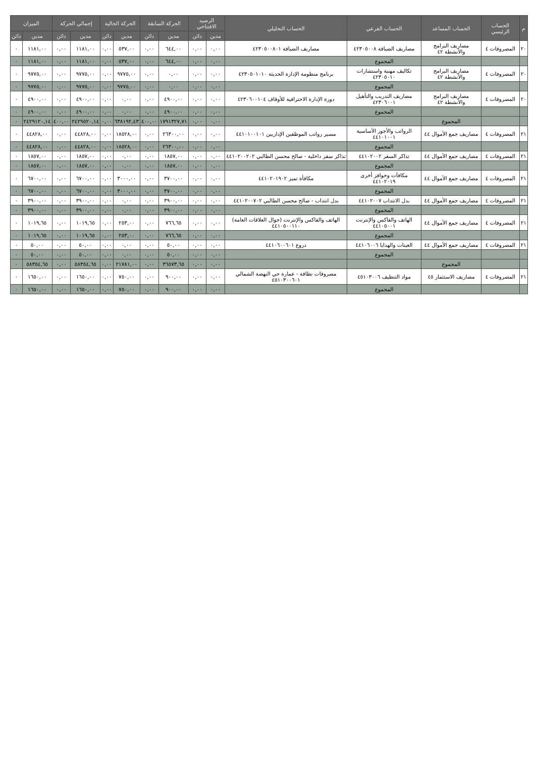| م | الحساب الرئيسي | الحساب المساعد | الحساب الفرعي | الحساب التحليلي | الرصيد الافتتاحي | | الحركة السابقة | | الحركة الحالية | | إجمالي الحركة | | الميزان | |
| --- | --- | --- | --- | --- | --- | --- | --- | --- | --- | --- | --- | --- | --- | --- |
| | | | | | مدين | دائن | مدين | دائن | مدين | دائن | مدين | دائن | مدين | دائن |
| ٢٠ | المصروفات ٤ | مصاريف البرامج والأنشطة ٤٢ | مصاريف الضيافة ٤٢٣٠٥٠٠٨ | مصاريف الضيافة ٤٢٣٠٥٠٠٨٠١ | ٠,٠٠ | ٠,٠٠ | ٦٤٤,٠٠ | ٠,٠٠ | ٥٣٧,٠٠ | ٠,٠٠ | ١١٨١,٠٠ | ٠,٠٠ | ١١٨١,٠٠ | ٠ |
| | | | المجموع | | ٠,٠٠ | ٠,٠٠ | ٦٤٤,٠٠ | ٠,٠٠ | ٥٣٧,٠٠ | ٠,٠٠ | ١١٨١,٠٠ | ٠,٠٠ | ١١٨١,٠٠ | ٠ |
| ٢٠ | المصروفات ٤ | مصاريف البرامج والأنشطة ٤٢ | تكاليف مهنية واستشارات ٤٢٣٠٥٠١٠ | برنامج منظومة الإدارة الحديثة ٤٢٣٠٥٠١٠١٠ | ٠,٠٠ | ٠,٠٠ | ٠,٠٠ | ٠,٠٠ | ٩٧٧٥,٠٠ | ٠,٠٠ | ٩٧٧٥,٠٠ | ٠,٠٠ | ٩٧٧٥,٠٠ | ٠ |
| | | | المجموع | | ٠,٠٠ | ٠,٠٠ | ٠,٠٠ | ٠,٠٠ | ٩٧٧٥,٠٠ | ٠,٠٠ | ٩٧٧٥,٠٠ | ٠,٠٠ | ٩٧٧٥,٠٠ | ٠ |
| ٢٠ | المصروفات ٤ | مصاريف البرامج والأنشطة ٤٢ | مصاريف التدريب والتأهيل ٤٢٣٠٦٠٠١ | دورة الإدارة الاحترافية للأوقاف ٤٢٣٠٦٠٠١٠٤ | ٠,٠٠ | ٠,٠٠ | ٤٩٠٠,٠٠ | ٠,٠٠ | ٠,٠٠ | ٠,٠٠ | ٤٩٠٠,٠٠ | ٠,٠٠ | ٤٩٠٠,٠٠ | ٠ |
| | | | المجموع | | ٠,٠٠ | ٠,٠٠ | ٤٩٠٠,٠٠ | ٠,٠٠ | ٠,٠٠ | ٠,٠٠ | ٤٩٠٠,٠٠ | ٠,٠٠ | ٤٩٠٠,٠٠ | ٠ |
| | | المجموع | | | ٠,٠٠ | ٠,٠٠ | ١٧٩١٣٢٧,٧١ | ٤٠٠,٠٠ | ٦٣٨١٩٢,٤٣ | ٠,٠٠ | ٢٤٢٩٥٢٠,١٤ | ٤٠٠,٠٠ | ٢٤٢٩١٢٠,١٤ | ٠ |
| ٢١ | المصروفات ٤ | مصاريف جمع الأموال ٤٤ | الرواتب والأجور الأساسية ٤٤١٠١٠٠١ | مسير رواتب الموظفين الإداريين ٤٤١٠١٠٠١٠١ | ٠,٠٠ | ٠,٠٠ | ٢٦٣٠٠,٠٠ | ٠,٠٠ | ١٨٥٢٨,٠٠ | ٠,٠٠ | ٤٤٨٢٨,٠٠ | ٠,٠٠ | ٤٤٨٢٨,٠٠ | ٠ |
| | | | المجموع | | ٠,٠٠ | ٠,٠٠ | ٢٦٣٠٠,٠٠ | ٠,٠٠ | ١٨٥٢٨,٠٠ | ٠,٠٠ | ٤٤٨٢٨,٠٠ | ٠,٠٠ | ٤٤٨٢٨,٠٠ | ٠ |
| ٢١ | المصروفات ٤ | مصاريف جمع الأموال ٤٤ | تذاكر السفر ٤٤١٠٢٠٠٢ | تذاكر سفر داخلية - صالح محسن الطالبي ٤٤١٠٢٠٠٢٠٢ | ٠,٠٠ | ٠,٠٠ | ١٨٥٧,٠٠ | ٠,٠٠ | ٠,٠٠ | ٠,٠٠ | ١٨٥٧,٠٠ | ٠,٠٠ | ١٨٥٧,٠٠ | ٠ |
| | | | المجموع | | ٠,٠٠ | ٠,٠٠ | ١٨٥٧,٠٠ | ٠,٠٠ | ٠,٠٠ | ٠,٠٠ | ١٨٥٧,٠٠ | ٠,٠٠ | ١٨٥٧,٠٠ | ٠ |
| ٢١ | المصروفات ٤ | مصاريف جمع الأموال ٤٤ | مكافآت وحوافز أخرى ٤٤١٠٢٠١٩ | مكافأة تميز ٤٤١٠٢٠١٩٠٢ | ٠,٠٠ | ٠,٠٠ | ٣٧٠٠,٠٠ | ٠,٠٠ | ٣٠٠٠,٠٠ | ٠,٠٠ | ٦٧٠٠,٠٠ | ٠,٠٠ | ٦٧٠٠,٠٠ | ٠ |
| | | | المجموع | | ٠,٠٠ | ٠,٠٠ | ٣٧٠٠,٠٠ | ٠,٠٠ | ٣٠٠٠,٠٠ | ٠,٠٠ | ٦٧٠٠,٠٠ | ٠,٠٠ | ٦٧٠٠,٠٠ | ٠ |
| ٢١ | المصروفات ٤ | مصاريف جمع الأموال ٤٤ | بدل الانتداب ٤٤١٠٢٠٠٧ | بدل انتداب - صالح محسن الطالبي ٤٤١٠٢٠٠٧٠٢ | ٠,٠٠ | ٠,٠٠ | ٣٩٠٠,٠٠ | ٠,٠٠ | ٠,٠٠ | ٠,٠٠ | ٣٩٠٠,٠٠ | ٠,٠٠ | ٣٩٠٠,٠٠ | ٠ |
| | | | المجموع | | ٠,٠٠ | ٠,٠٠ | ٣٩٠٠,٠٠ | ٠,٠٠ | ٠,٠٠ | ٠,٠٠ | ٣٩٠٠,٠٠ | ٠,٠٠ | ٣٩٠٠,٠٠ | ٠ |
| ٢١ | المصروفات ٤ | مصاريف جمع الأموال ٤٤ | الهاتف والفاكس والإنترنت ٤٤١٠٥٠٠١ | الهاتف والفاكس والإنترنت (جوال العلاقات العامة) ٤٤١٠٥٠٠١١٠ | ٠,٠٠ | ٠,٠٠ | ٧٦٦,٦٥ | ٠,٠٠ | ٢٥٣,٠٠ | ٠,٠٠ | ١٠١٩,٦٥ | ٠,٠٠ | ١٠١٩,٦٥ | ٠ |
| | | | المجموع | | ٠,٠٠ | ٠,٠٠ | ٧٦٦,٦٥ | ٠,٠٠ | ٢٥٣,٠٠ | ٠,٠٠ | ١٠١٩,٦٥ | ٠,٠٠ | ١٠١٩,٦٥ | ٠ |
| ٢١ | المصروفات ٤ | مصاريف جمع الأموال ٤٤ | العينات والهدايا ٤٤١٠٦٠٠٦ | دروع ٤٤١٠٦٠٠٦٠١ | ٠,٠٠ | ٠,٠٠ | ٥٠,٠٠ | ٠,٠٠ | ٠,٠٠ | ٠,٠٠ | ٥٠,٠٠ | ٠,٠٠ | ٥٠,٠٠ | ٠ |
| | | | المجموع | | ٠,٠٠ | ٠,٠٠ | ٥٠,٠٠ | ٠,٠٠ | ٠,٠٠ | ٠,٠٠ | ٥٠,٠٠ | ٠,٠٠ | ٥٠,٠٠ | ٠ |
| | | المجموع | | | ٠,٠٠ | ٠,٠٠ | ٣٦٥٧٣,٦٥ | ٠,٠٠ | ٢١٧٨١,٠٠ | ٠,٠٠ | ٥٨٣٥٤,٦٥ | ٠,٠٠ | ٥٨٣٥٤,٦٥ | ٠ |
| ٢١ | المصروفات ٤ | مصاريف الاستثمار ٤٥ | مواد التنظيف ٤٥١٠٣٠٠٦ | مصروفات نظافة - عمارة حي النهضة الشمالي ٤٥١٠٣٠٠٦٠١ | ٠,٠٠ | ٠,٠٠ | ٩٠٠,٠٠ | ٠,٠٠ | ٧٥٠,٠٠ | ٠,٠٠ | ١٦٥٠,٠٠ | ٠,٠٠ | ١٦٥٠,٠٠ | ٠ |
| | | | المجموع | | ٠,٠٠ | ٠,٠٠ | ٩٠٠,٠٠ | ٠,٠٠ | ٧٥٠,٠٠ | ٠,٠٠ | ١٦٥٠,٠٠ | ٠,٠٠ | ١٦٥٠,٠٠ | ٠ |